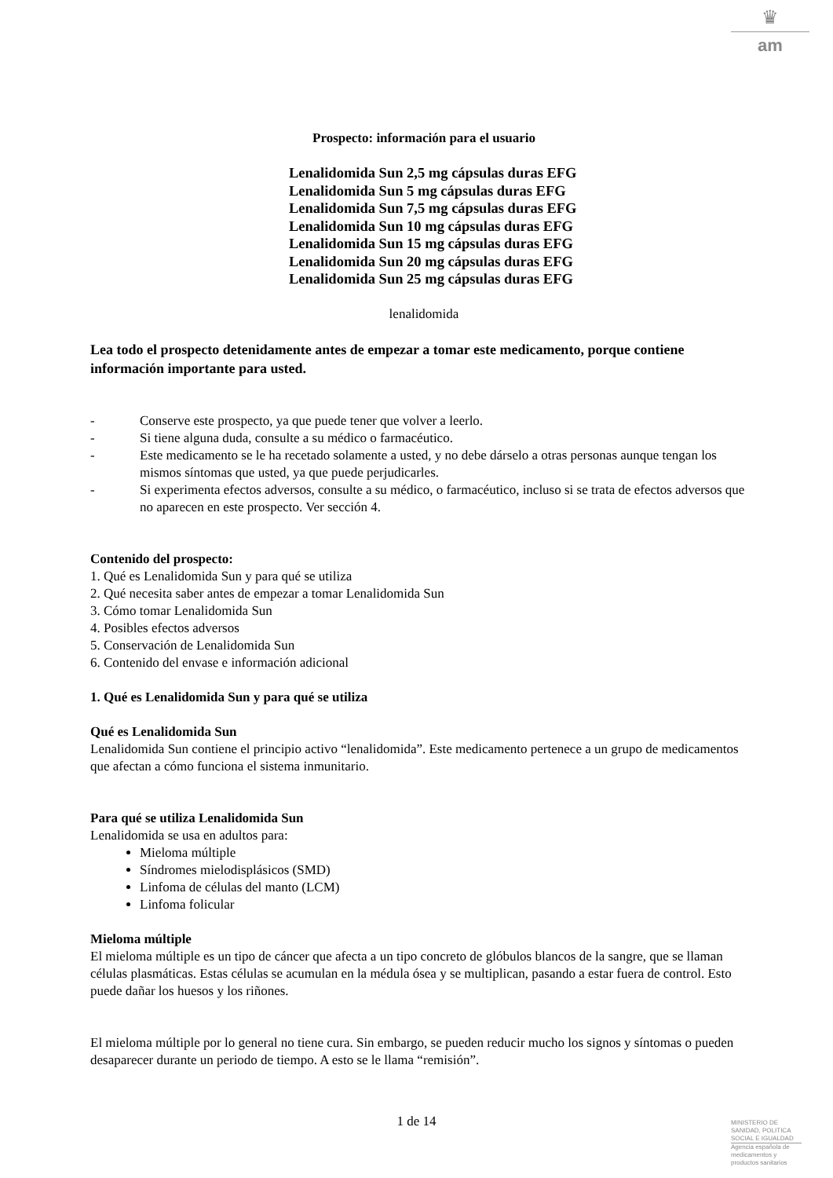♛
am
Prospecto: información para el usuario
Lenalidomida Sun 2,5 mg cápsulas duras EFG
Lenalidomida Sun 5 mg cápsulas duras EFG
Lenalidomida Sun 7,5 mg cápsulas duras EFG
Lenalidomida Sun 10 mg cápsulas duras EFG
Lenalidomida Sun 15 mg cápsulas duras EFG
Lenalidomida Sun 20 mg cápsulas duras EFG
Lenalidomida Sun 25 mg cápsulas duras EFG
lenalidomida
Lea todo el prospecto detenidamente antes de empezar a tomar este medicamento, porque contiene información importante para usted.
- Conserve este prospecto, ya que puede tener que volver a leerlo.
- Si tiene alguna duda, consulte a su médico o farmacéutico.
- Este medicamento se le ha recetado solamente a usted, y no debe dárselo a otras personas aunque tengan los mismos síntomas que usted, ya que puede perjudicarles.
- Si experimenta efectos adversos, consulte a su médico, o farmacéutico, incluso si se trata de efectos adversos que no aparecen en este prospecto. Ver sección 4.
Contenido del prospecto:
1. Qué es Lenalidomida Sun y para qué se utiliza
2. Qué necesita saber antes de empezar a tomar Lenalidomida Sun
3. Cómo tomar Lenalidomida Sun
4. Posibles efectos adversos
5. Conservación de Lenalidomida Sun
6. Contenido del envase e información adicional
1. Qué es Lenalidomida Sun y para qué se utiliza
Qué es Lenalidomida Sun
Lenalidomida Sun contiene el principio activo “lenalidomida”. Este medicamento pertenece a un grupo de medicamentos que afectan a cómo funciona el sistema inmunitario.
Para qué se utiliza Lenalidomida Sun
Lenalidomida se usa en adultos para:
Mieloma múltiple
Síndromes mielodisplásicos (SMD)
Linfoma de células del manto (LCM)
Linfoma folicular
Mieloma múltiple
El mieloma múltiple es un tipo de cáncer que afecta a un tipo concreto de glóbulos blancos de la sangre, que se llaman células plasmáticas. Estas células se acumulan en la médula ósea y se multiplican, pasando a estar fuera de control. Esto puede dañar los huesos y los riñones.
El mieloma múltiple por lo general no tiene cura. Sin embargo, se pueden reducir mucho los signos y síntomas o pueden desaparecer durante un periodo de tiempo. A esto se le llama “remisión”.
1 de 14
MINISTERIO DE SANIDAD, POLITICA SOCIAL E IGUALDAD
Agencia española de medicamentos y productos sanitarios